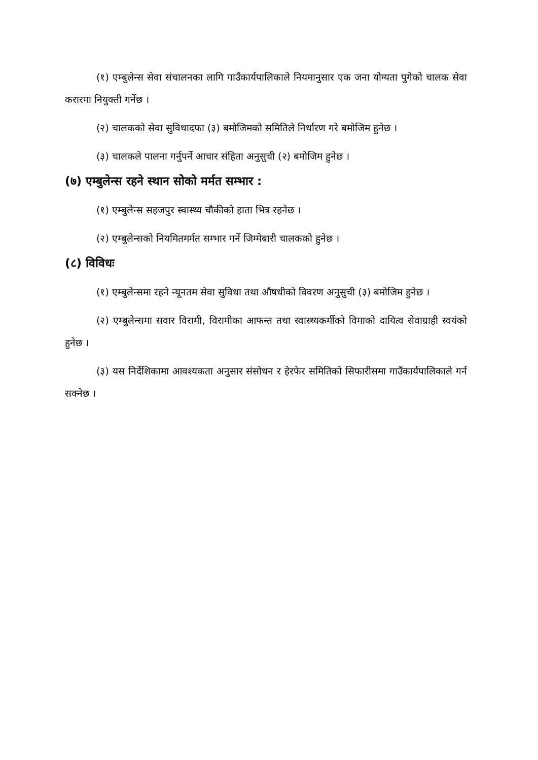(१) एम्बुलेन्स सेवा संचालनका लागि गाउँकार्यपालिकाले नियमानुसार एक जना योग्यता पुगेको चालक सेवा करारमा नियुक्ती गर्नेछ ।
(२) चालकको सेवा सुविधादफा (३) बमोजिमको समितिले निर्धारण गरे बमोजिम हुनेछ ।
(३) चालकले पालना गर्नुपर्ने आचार संहिता अनुसुची (२) बमोजिम हुनेछ ।
(७) एम्बुलेन्स रहने स्थान सोको मर्मत सम्भार :
(१) एम्बुलेन्स सहजपुर स्वास्थ्य चौकीको हाता भित्र रहनेछ ।
(२) एम्बुलेन्सको नियमितमर्मत सम्भार गर्ने जिम्मेबारी चालकको हुनेछ ।
(८) विविधः
(१) एम्बुलेन्समा रहने न्यूनतम सेवा सुविधा तथा औषधीको विवरण अनुसुची (३) बमोजिम हुनेछ ।
(२) एम्बुलेन्समा सवार विरामी, विरामीका आफन्त तथा स्वास्थ्यकर्मीको विमाको दायित्व सेवाग्राही स्वयंको हुनेछ ।
(३) यस निर्देशिकामा आवश्यकता अनुसार संसोधन र हेरफेर समितिको सिफारीसमा गाउँकार्यपालिकाले गर्न सक्नेछ ।